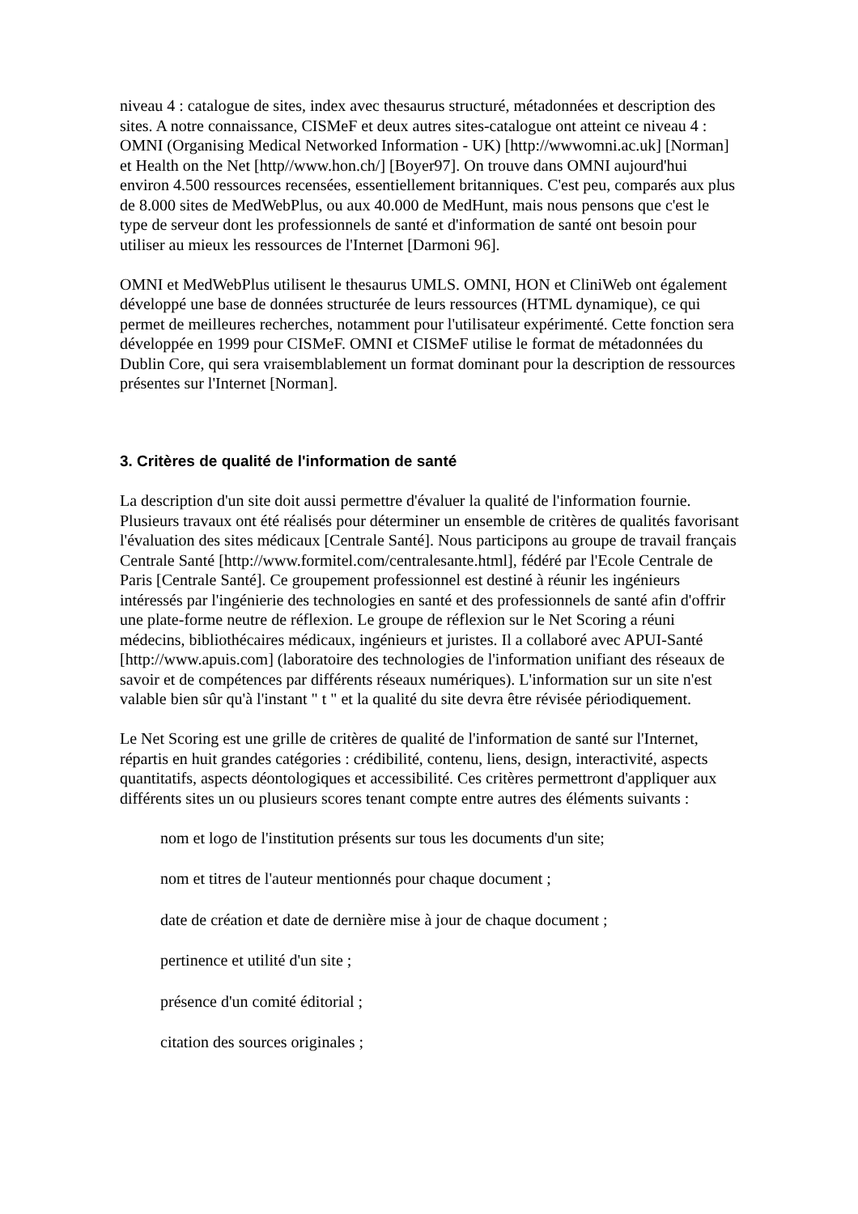niveau 4 : catalogue de sites, index avec thesaurus structuré, métadonnées et description des sites. A notre connaissance, CISMeF et deux autres sites-catalogue ont atteint ce niveau 4 : OMNI (Organising Medical Networked Information - UK) [http://wwwomni.ac.uk] [Norman] et Health on the Net [http//www.hon.ch/] [Boyer97]. On trouve dans OMNI aujourd'hui environ 4.500 ressources recensées, essentiellement britanniques. C'est peu, comparés aux plus de 8.000 sites de MedWebPlus, ou aux 40.000 de MedHunt, mais nous pensons que c'est le type de serveur dont les professionnels de santé et d'information de santé ont besoin pour utiliser au mieux les ressources de l'Internet [Darmoni 96].
OMNI et MedWebPlus utilisent le thesaurus UMLS. OMNI, HON et CliniWeb ont également développé une base de données structurée de leurs ressources (HTML dynamique), ce qui permet de meilleures recherches, notamment pour l'utilisateur expérimenté. Cette fonction sera développée en 1999 pour CISMeF. OMNI et CISMeF utilise le format de métadonnées du Dublin Core, qui sera vraisemblablement un format dominant pour la description de ressources présentes sur l'Internet [Norman].
3. Critères de qualité de l'information de santé
La description d'un site doit aussi permettre d'évaluer la qualité de l'information fournie. Plusieurs travaux ont été réalisés pour déterminer un ensemble de critères de qualités favorisant l'évaluation des sites médicaux [Centrale Santé]. Nous participons au groupe de travail français Centrale Santé [http://www.formitel.com/centralesante.html], fédéré par l'Ecole Centrale de Paris [Centrale Santé]. Ce groupement professionnel est destiné à réunir les ingénieurs intéressés par l'ingénierie des technologies en santé et des professionnels de santé afin d'offrir une plate-forme neutre de réflexion. Le groupe de réflexion sur le Net Scoring a réuni médecins, bibliothécaires médicaux, ingénieurs et juristes. Il a collaboré avec APUI-Santé [http://www.apuis.com] (laboratoire des technologies de l'information unifiant des réseaux de savoir et de compétences par différents réseaux numériques). L'information sur un site n'est valable bien sûr qu'à l'instant " t " et la qualité du site devra être révisée périodiquement.
Le Net Scoring est une grille de critères de qualité de l'information de santé sur l'Internet, répartis en huit grandes catégories : crédibilité, contenu, liens, design, interactivité, aspects quantitatifs, aspects déontologiques et accessibilité. Ces critères permettront d'appliquer aux différents sites un ou plusieurs scores tenant compte entre autres des éléments suivants :
nom et logo de l'institution présents sur tous les documents d'un site;
nom et titres de l'auteur mentionnés pour chaque document ;
date de création et date de dernière mise à jour de chaque document ;
pertinence et utilité d'un site ;
présence d'un comité éditorial ;
citation des sources originales ;